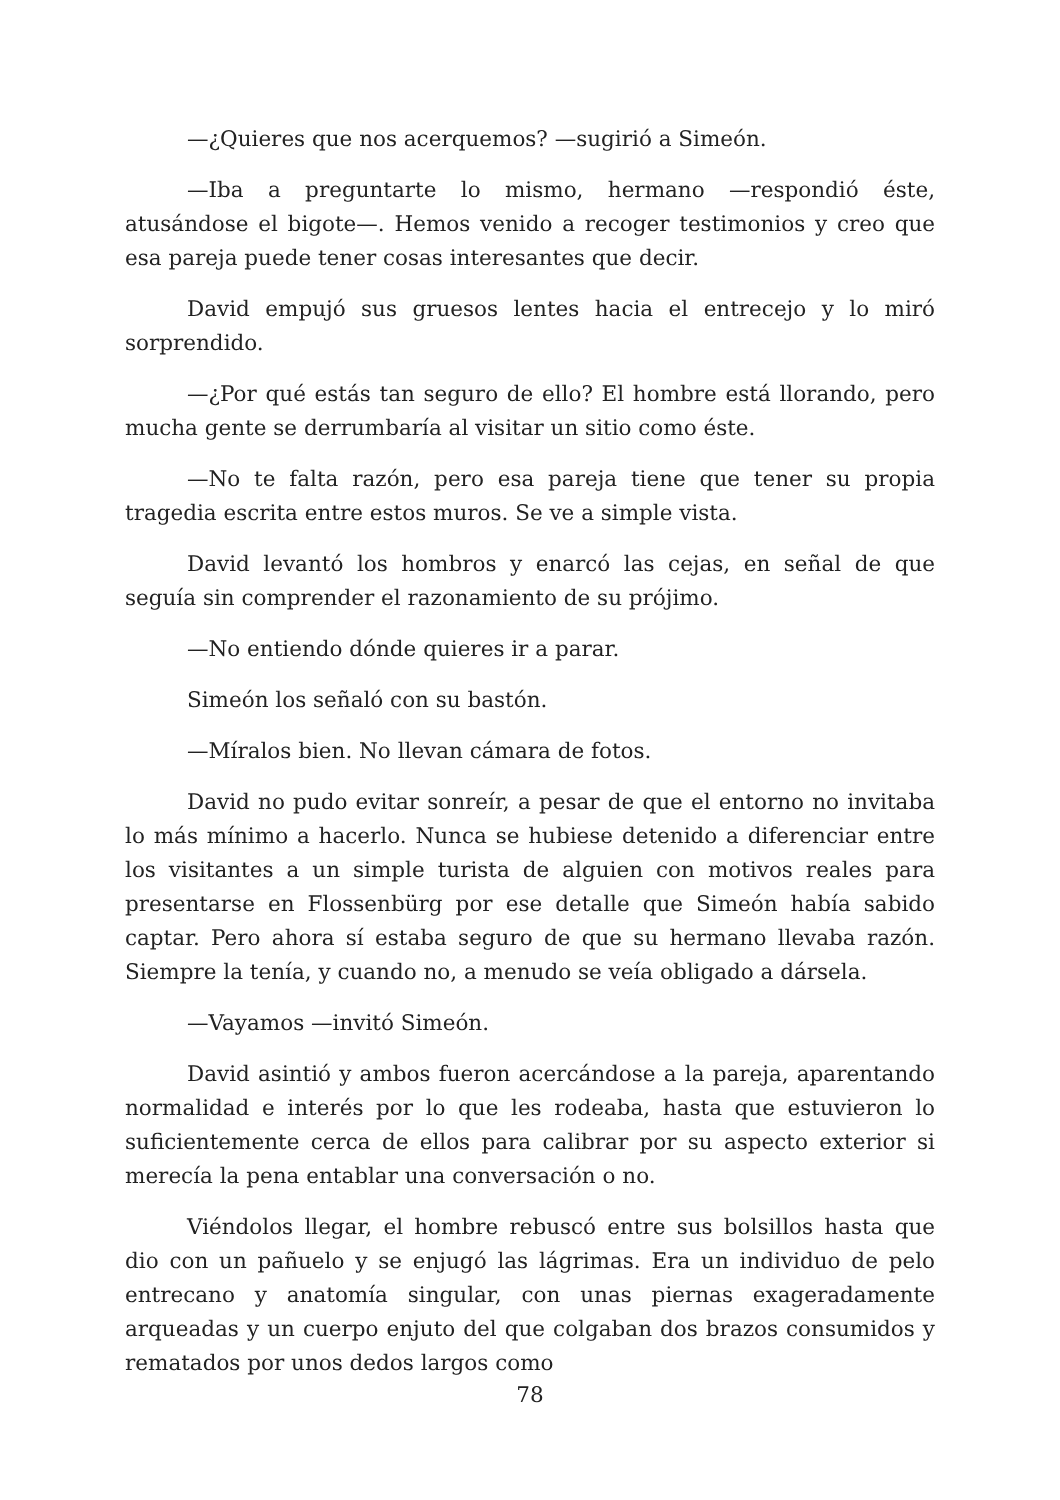—¿Quieres que nos acerquemos? —sugirió a Simeón.
—Iba a preguntarte lo mismo, hermano —respondió éste, atusándose el bigote—. Hemos venido a recoger testimonios y creo que esa pareja puede tener cosas interesantes que decir.
David empujó sus gruesos lentes hacia el entrecejo y lo miró sorprendido.
—¿Por qué estás tan seguro de ello? El hombre está llorando, pero mucha gente se derrumbaría al visitar un sitio como éste.
—No te falta razón, pero esa pareja tiene que tener su propia tragedia escrita entre estos muros. Se ve a simple vista.
David levantó los hombros y enarcó las cejas, en señal de que seguía sin comprender el razonamiento de su prójimo.
—No entiendo dónde quieres ir a parar.
Simeón los señaló con su bastón.
—Míralos bien. No llevan cámara de fotos.
David no pudo evitar sonreír, a pesar de que el entorno no invitaba lo más mínimo a hacerlo. Nunca se hubiese detenido a diferenciar entre los visitantes a un simple turista de alguien con motivos reales para presentarse en Flossenbürg por ese detalle que Simeón había sabido captar. Pero ahora sí estaba seguro de que su hermano llevaba razón. Siempre la tenía, y cuando no, a menudo se veía obligado a dársela.
—Vayamos —invitó Simeón.
David asintió y ambos fueron acercándose a la pareja, aparentando normalidad e interés por lo que les rodeaba, hasta que estuvieron lo suficientemente cerca de ellos para calibrar por su aspecto exterior si merecía la pena entablar una conversación o no.
Viéndolos llegar, el hombre rebuscó entre sus bolsillos hasta que dio con un pañuelo y se enjugó las lágrimas. Era un individuo de pelo entrecano y anatomía singular, con unas piernas exageradamente arqueadas y un cuerpo enjuto del que colgaban dos brazos consumidos y rematados por unos dedos largos como
78